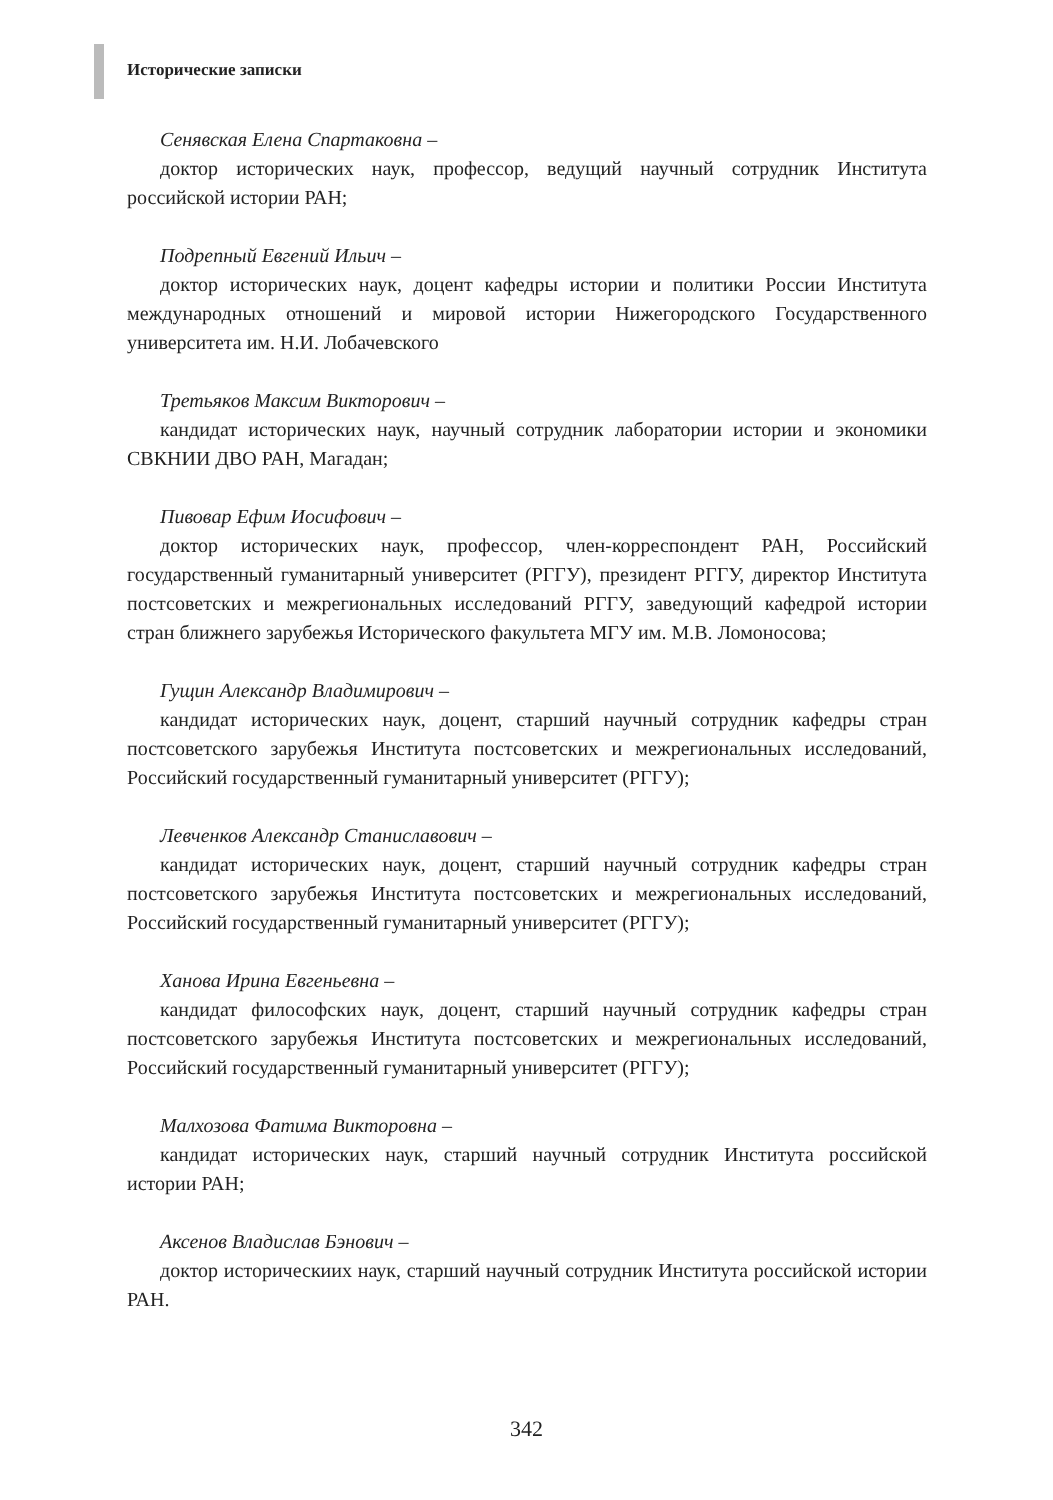Исторические записки
Сенявская Елена Спартаковна –
доктор исторических наук, профессор, ведущий научный сотрудник Института российской истории РАН;
Подрепный Евгений Ильич –
доктор исторических наук, доцент кафедры истории и политики России Института международных отношений и мировой истории Нижегородского Государственного университета им. Н.И. Лобачевского
Третьяков Максим Викторович –
кандидат исторических наук, научный сотрудник лаборатории истории и экономики СВКНИИ ДВО РАН, Магадан;
Пивовар Ефим Иосифович –
доктор исторических наук, профессор, член-корреспондент РАН, Российский государственный гуманитарный университет (РГГУ), президент РГГУ, директор Института постсоветских и межрегиональных исследований РГГУ, заведующий кафедрой истории стран ближнего зарубежья Исторического факультета МГУ им. М.В. Ломоносова;
Гущин Александр Владимирович –
кандидат исторических наук, доцент, старший научный сотрудник кафедры стран постсоветского зарубежья Института постсоветских и межрегиональных исследований, Российский государственный гуманитарный университет (РГГУ);
Левченков Александр Станиславович –
кандидат исторических наук, доцент, старший научный сотрудник кафедры стран постсоветского зарубежья Института постсоветских и межрегиональных исследований, Российский государственный гуманитарный университет (РГГУ);
Ханова Ирина Евгеньевна –
кандидат философских наук, доцент, старший научный сотрудник кафедры стран постсоветского зарубежья Института постсоветских и межрегиональных исследований, Российский государственный гуманитарный университет (РГГУ);
Малхозова Фатима Викторовна –
кандидат исторических наук, старший научный сотрудник Института российской истории РАН;
Аксенов Владислав Бэнович –
доктор историческиих наук, старший научный сотрудник Института российской истории РАН.
342